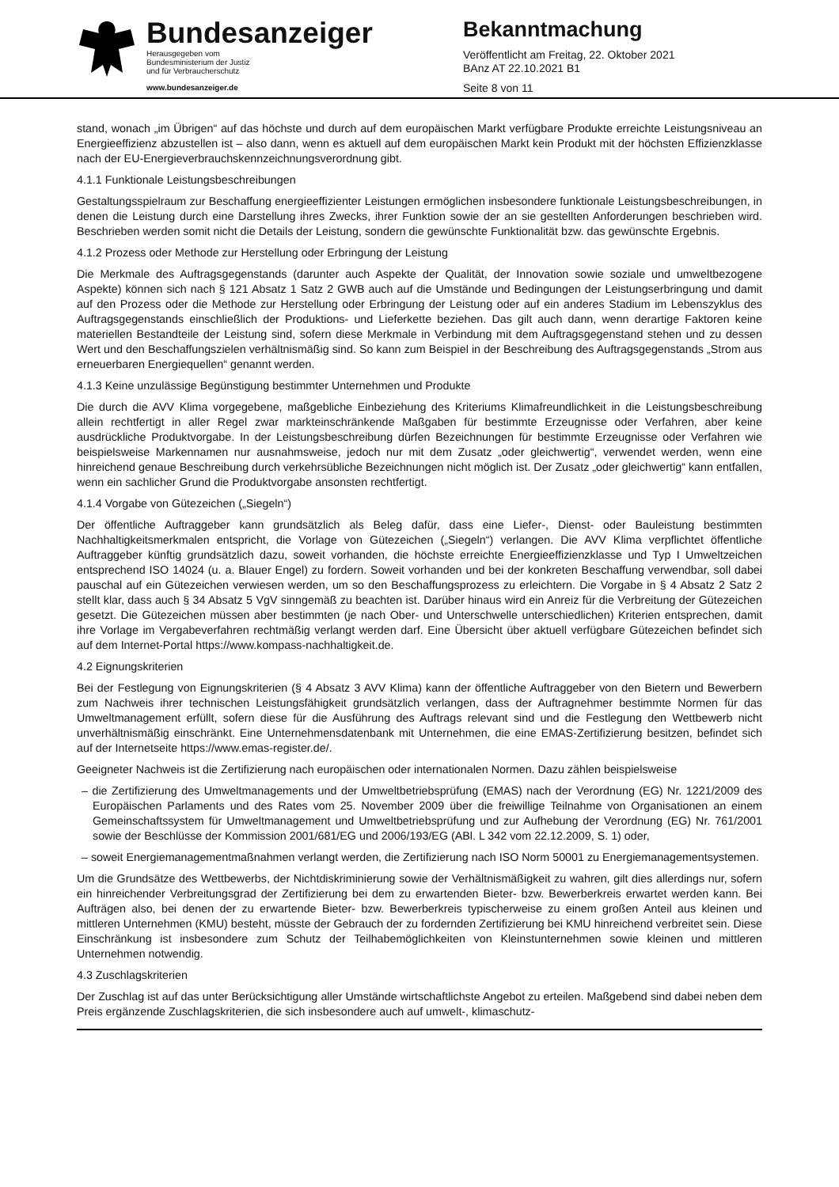Bundesanzeiger
Herausgegeben vom
Bundesministerium der Justiz
und für Verbraucherschutz
www.bundesanzeiger.de
Bekanntmachung
Veröffentlicht am Freitag, 22. Oktober 2021
BAnz AT 22.10.2021 B1
Seite 8 von 11
stand, wonach „im Übrigen“ auf das höchste und durch auf dem europäischen Markt verfügbare Produkte erreichte Leistungsniveau an Energieeffizienz abzustellen ist – also dann, wenn es aktuell auf dem europäischen Markt kein Produkt mit der höchsten Effizienzklasse nach der EU-Energieverbrauchskennzeichnungsverordnung gibt.
4.1.1 Funktionale Leistungsbeschreibungen
Gestaltungsspielraum zur Beschaffung energieeffizienter Leistungen ermöglichen insbesondere funktionale Leistungsbeschreibungen, in denen die Leistung durch eine Darstellung ihres Zwecks, ihrer Funktion sowie der an sie gestellten Anforderungen beschrieben wird. Beschrieben werden somit nicht die Details der Leistung, sondern die gewünschte Funktionalität bzw. das gewünschte Ergebnis.
4.1.2 Prozess oder Methode zur Herstellung oder Erbringung der Leistung
Die Merkmale des Auftragsgegenstands (darunter auch Aspekte der Qualität, der Innovation sowie soziale und umweltbezogene Aspekte) können sich nach § 121 Absatz 1 Satz 2 GWB auch auf die Umstände und Bedingungen der Leistungserbringung und damit auf den Prozess oder die Methode zur Herstellung oder Erbringung der Leistung oder auf ein anderes Stadium im Lebenszyklus des Auftragsgegenstands einschließlich der Produktions- und Lieferkette beziehen. Das gilt auch dann, wenn derartige Faktoren keine materiellen Bestandteile der Leistung sind, sofern diese Merkmale in Verbindung mit dem Auftragsgegenstand stehen und zu dessen Wert und den Beschaffungszielen verhältnismäßig sind. So kann zum Beispiel in der Beschreibung des Auftragsgegenstands „Strom aus erneuerbaren Energiequellen“ genannt werden.
4.1.3 Keine unzulässige Begünstigung bestimmter Unternehmen und Produkte
Die durch die AVV Klima vorgegebene, maßgebliche Einbeziehung des Kriteriums Klimafreundlichkeit in die Leistungsbeschreibung allein rechtfertigt in aller Regel zwar markteinschränkende Maßgaben für bestimmte Erzeugnisse oder Verfahren, aber keine ausdrückliche Produktvorgabe. In der Leistungsbeschreibung dürfen Bezeichnungen für bestimmte Erzeugnisse oder Verfahren wie beispielsweise Markennamen nur ausnahmsweise, jedoch nur mit dem Zusatz „oder gleichwertig“, verwendet werden, wenn eine hinreichend genaue Beschreibung durch verkehrsübliche Bezeichnungen nicht möglich ist. Der Zusatz „oder gleichwertig“ kann entfallen, wenn ein sachlicher Grund die Produktvorgabe ansonsten rechtfertigt.
4.1.4 Vorgabe von Gütezeichen („Siegeln“)
Der öffentliche Auftraggeber kann grundsätzlich als Beleg dafür, dass eine Liefer-, Dienst- oder Bauleistung bestimmten Nachhaltigkeitsmerkmalen entspricht, die Vorlage von Gütezeichen („Siegeln“) verlangen. Die AVV Klima verpflichtet öffentliche Auftraggeber künftig grundsätzlich dazu, soweit vorhanden, die höchste erreichte Energieeffizienzklasse und Typ I Umweltzeichen entsprechend ISO 14024 (u. a. Blauer Engel) zu fordern. Soweit vorhanden und bei der konkreten Beschaffung verwendbar, soll dabei pauschal auf ein Gütezeichen verwiesen werden, um so den Beschaffungsprozess zu erleichtern. Die Vorgabe in § 4 Absatz 2 Satz 2 stellt klar, dass auch § 34 Absatz 5 VgV sinngemäß zu beachten ist. Darüber hinaus wird ein Anreiz für die Verbreitung der Gütezeichen gesetzt. Die Gütezeichen müssen aber bestimmten (je nach Ober- und Unterschwelle unterschiedlichen) Kriterien entsprechen, damit ihre Vorlage im Vergabeverfahren rechtmäßig verlangt werden darf. Eine Übersicht über aktuell verfügbare Gütezeichen befindet sich auf dem Internet-Portal https://www.kompass-nachhaltigkeit.de.
4.2 Eignungskriterien
Bei der Festlegung von Eignungskriterien (§ 4 Absatz 3 AVV Klima) kann der öffentliche Auftraggeber von den Bietern und Bewerbern zum Nachweis ihrer technischen Leistungsfähigkeit grundsätzlich verlangen, dass der Auftragnehmer bestimmte Normen für das Umweltmanagement erfüllt, sofern diese für die Ausführung des Auftrags relevant sind und die Festlegung den Wettbewerb nicht unverhältnismäßig einschränkt. Eine Unternehmensdatenbank mit Unternehmen, die eine EMAS-Zertifizierung besitzen, befindet sich auf der Internetseite https://www.emas-register.de/.
Geeigneter Nachweis ist die Zertifizierung nach europäischen oder internationalen Normen. Dazu zählen beispielsweise
– die Zertifizierung des Umweltmanagements und der Umweltbetriebsprüfung (EMAS) nach der Verordnung (EG) Nr. 1221/2009 des Europäischen Parlaments und des Rates vom 25. November 2009 über die freiwillige Teilnahme von Organisationen an einem Gemeinschaftssystem für Umweltmanagement und Umweltbetriebsprüfung und zur Aufhebung der Verordnung (EG) Nr. 761/2001 sowie der Beschlüsse der Kommission 2001/681/EG und 2006/193/EG (ABl. L 342 vom 22.12.2009, S. 1) oder,
– soweit Energiemanagementmaßnahmen verlangt werden, die Zertifizierung nach ISO Norm 50001 zu Energiemanagementsystemen.
Um die Grundsätze des Wettbewerbs, der Nichtdiskriminierung sowie der Verhältnismäßigkeit zu wahren, gilt dies allerdings nur, sofern ein hinreichender Verbreitungsgrad der Zertifizierung bei dem zu erwartenden Bieter- bzw. Bewerberkreis erwartet werden kann. Bei Aufträgen also, bei denen der zu erwartende Bieter- bzw. Bewerberkreis typischerweise zu einem großen Anteil aus kleinen und mittleren Unternehmen (KMU) besteht, müsste der Gebrauch der zu fordernden Zertifizierung bei KMU hinreichend verbreitet sein. Diese Einschränkung ist insbesondere zum Schutz der Teilhabemöglichkeiten von Kleinstunternehmen sowie kleinen und mittleren Unternehmen notwendig.
4.3 Zuschlagskriterien
Der Zuschlag ist auf das unter Berücksichtigung aller Umstände wirtschaftlichste Angebot zu erteilen. Maßgebend sind dabei neben dem Preis ergänzende Zuschlagskriterien, die sich insbesondere auch auf umwelt-, klimaschutz-